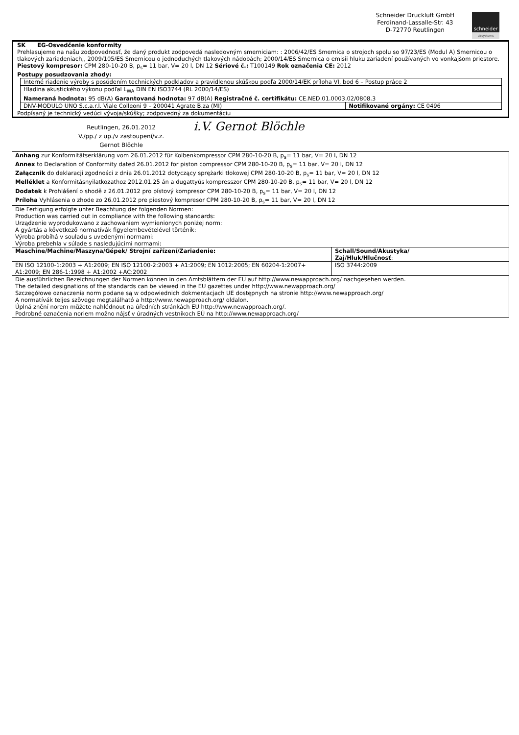Schneider Druckluft GmbH
Ferdinand-Lassalle-Str. 43
D-72770 Reutlingen
schneider
airsystems
SK EG-Osvedčenie konformity
Prehlasujeme na našu zodpovednosť, že daný produkt zodpovedá nasledovným smerniciam: : 2006/42/ES Smernica o strojoch spolu so 97/23/ES (Modul A) Smernicou o tlakových zariadeniach,, 2009/105/ES Smernicou o jednoduchých tlakových nádobách; 2000/14/ES Smernica o emisii hluku zariadení používaných vo vonkajšom priestore.
Piestový kompresor: CPM 280-10-20 B, p<sub>s</sub>= 11 bar, V= 20 l, DN 12 Sériové č.: T100149 Rok označenia CE: 2012
Postupy posudzovania zhody:
| Interné riadenie výroby s posúdením technických podkladov a pravidlenou skúškou podľa 2000/14/EK príloha VI, bod 6 – Postup práce 2 | |
| Hladina akustického výkonu podľal L<sub>WA</sub> DIN EN ISO3744 (RL 2000/14/ES) Nameraná hodnota: 95 dB(A) Garantovaná hodnota: 97 dB(A) Registračné č. certifikátu: CE.NED.01.0003.02/0808.3 | |
| DNV-MODULO UNO S.c.a.r.l. Viale Colleoni 9 – 200041 Agrate B.za (MI) | Notifikované orgány: CE 0496 |
Podpísaný je technický vedúci vývoja/skúšky; zodpovedný za dokumentáciu
Reutlingen, 26.01.2012
V./pp./ z up./v zastoupení/v.z.
Gernot Blöchle
i.V. Gernot Blöchle
| Anhang zur Konformitätserklärung vom 26.01.2012 für Kolbenkompressor CPM 280-10-20 B, p<sub>s</sub>= 11 bar, V= 20 l, DN 12 Annex to Declaration of Conformity dated 26.01.2012 for piston compressor CPM 280-10-20 B, p<sub>s</sub>= 11 bar, V= 20 l, DN 12 Załącznik do deklaracji zgodności z dnia 26.01.2012 dotyczący sprężarki tłokowej CPM 280-10-20 B, p<sub>s</sub>= 11 bar, V= 20 l, DN 12 Melléklet a Konformitásnyilatkozathoz 2012.01.25 án a dugattyús kompresszor CPM 280-10-20 B, p<sub>s</sub>= 11 bar, V= 20 l, DN 12 Dodatek k Prohlášení o shodě z 26.01.2012 pro pístový kompresor CPM 280-10-20 B, p<sub>s</sub>= 11 bar, V= 20 l, DN 12 Príloha Vyhlásenia o zhode zo 26.01.2012 pre piestový kompresor CPM 280-10-20 B, p<sub>s</sub>= 11 bar, V= 20 l, DN 12 | |
| Die Fertigung erfolgte unter Beachtung der folgenden Normen: Production was carried out in compliance with the following standards: Urządzenie wyprodukowano z zachowaniem wymienionych poniżej norm: A gyártás a következő normatívák figyelembevételével történik: Výroba probíhá v souladu s uvedenými normami: Výroba prebehla v súlade s nasledujúcimi normami: | |
| Maschine/Machine/Maszyna/Gépek/ Strojní zařízení/Zariadenie: | Schall/Sound/Akustyka/ Zaj/Hluk/Hlučnosť : |
| EN ISO 12100-1:2003 + A1:2009; EN ISO 12100-2:2003 + A1:2009; EN 1012:2005; EN 60204-1:2007+ A1:2009; EN 286-1:1998 + A1:2002 +AC:2002 | ISO 3744:2009 |
| Die ausführlichen Bezeichnungen der Normen können in den Amtsblättern der EU auf http://www.newapproach.org/ nachgesehen werden. The detailed designations of the standards can be viewed in the EU gazettes under http://www.newapproach.org/ Szczegółowe oznaczenia norm podane są w odpowiednich dokmentacjach UE dostępnych na stronie http://www.newapproach.org/ A normatívák teljes szövege megtalálható a http://www.newapproach.org/ oldalon. Úplná znění norem můžete nahlédnout na úředních stránkách EU http://www.newapproach.org/. Podrobné označenia noriem možno nájsť v úradných vestníkoch EÚ na http://www.newapproach.org/ | |